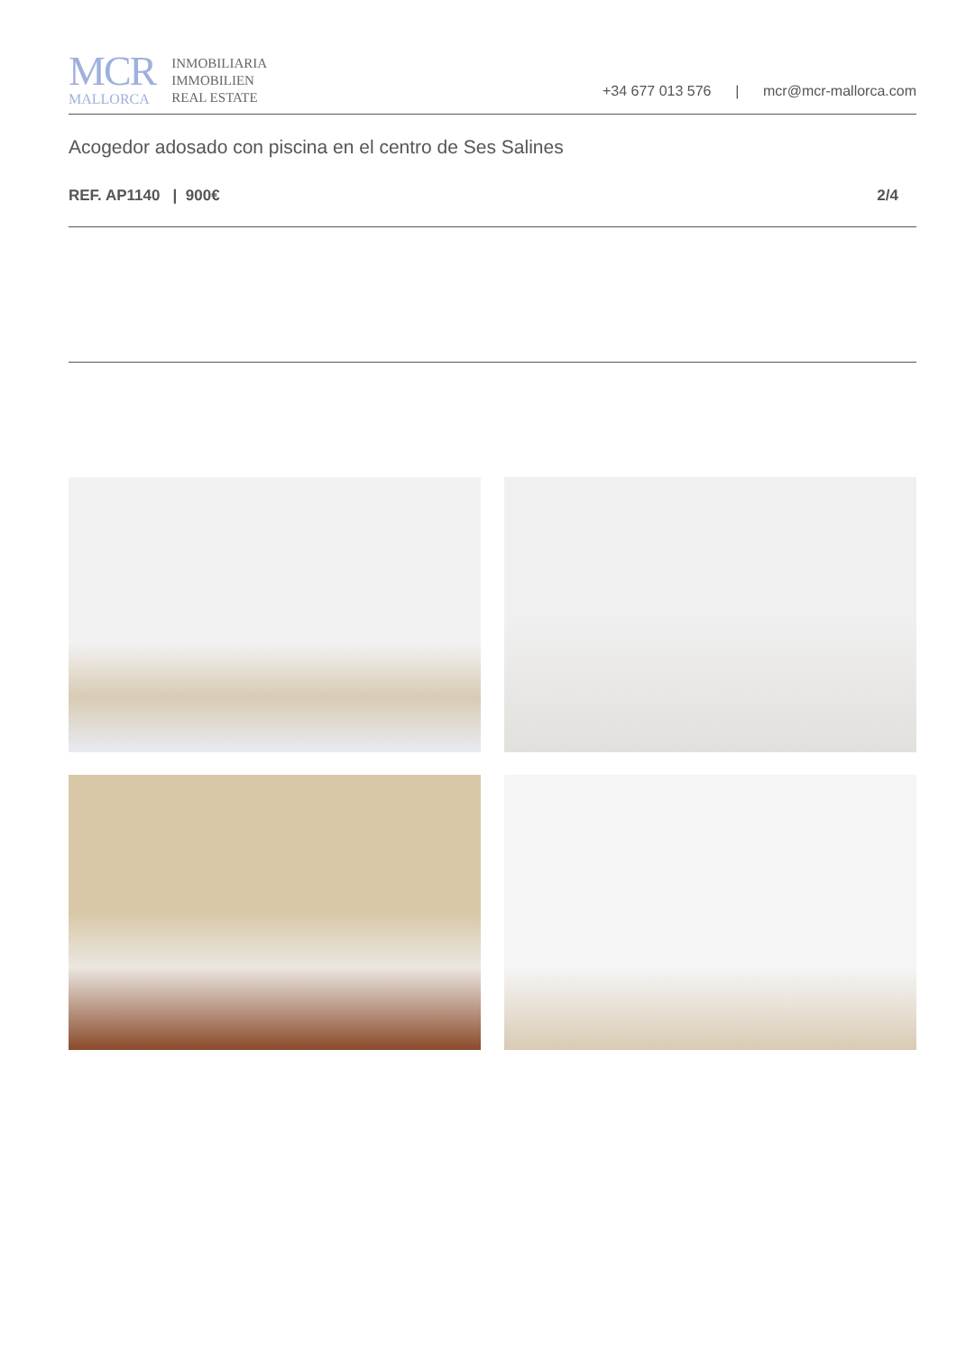MCR
MALLORCA
INMOBILIARIA
IMMOBILIEN
REAL ESTATE
+34 677 013 576 | mcr@mcr-mallorca.com
Acogedor adosado con piscina en el centro de Ses Salines
REF. AP1140 | 900€ 2/4